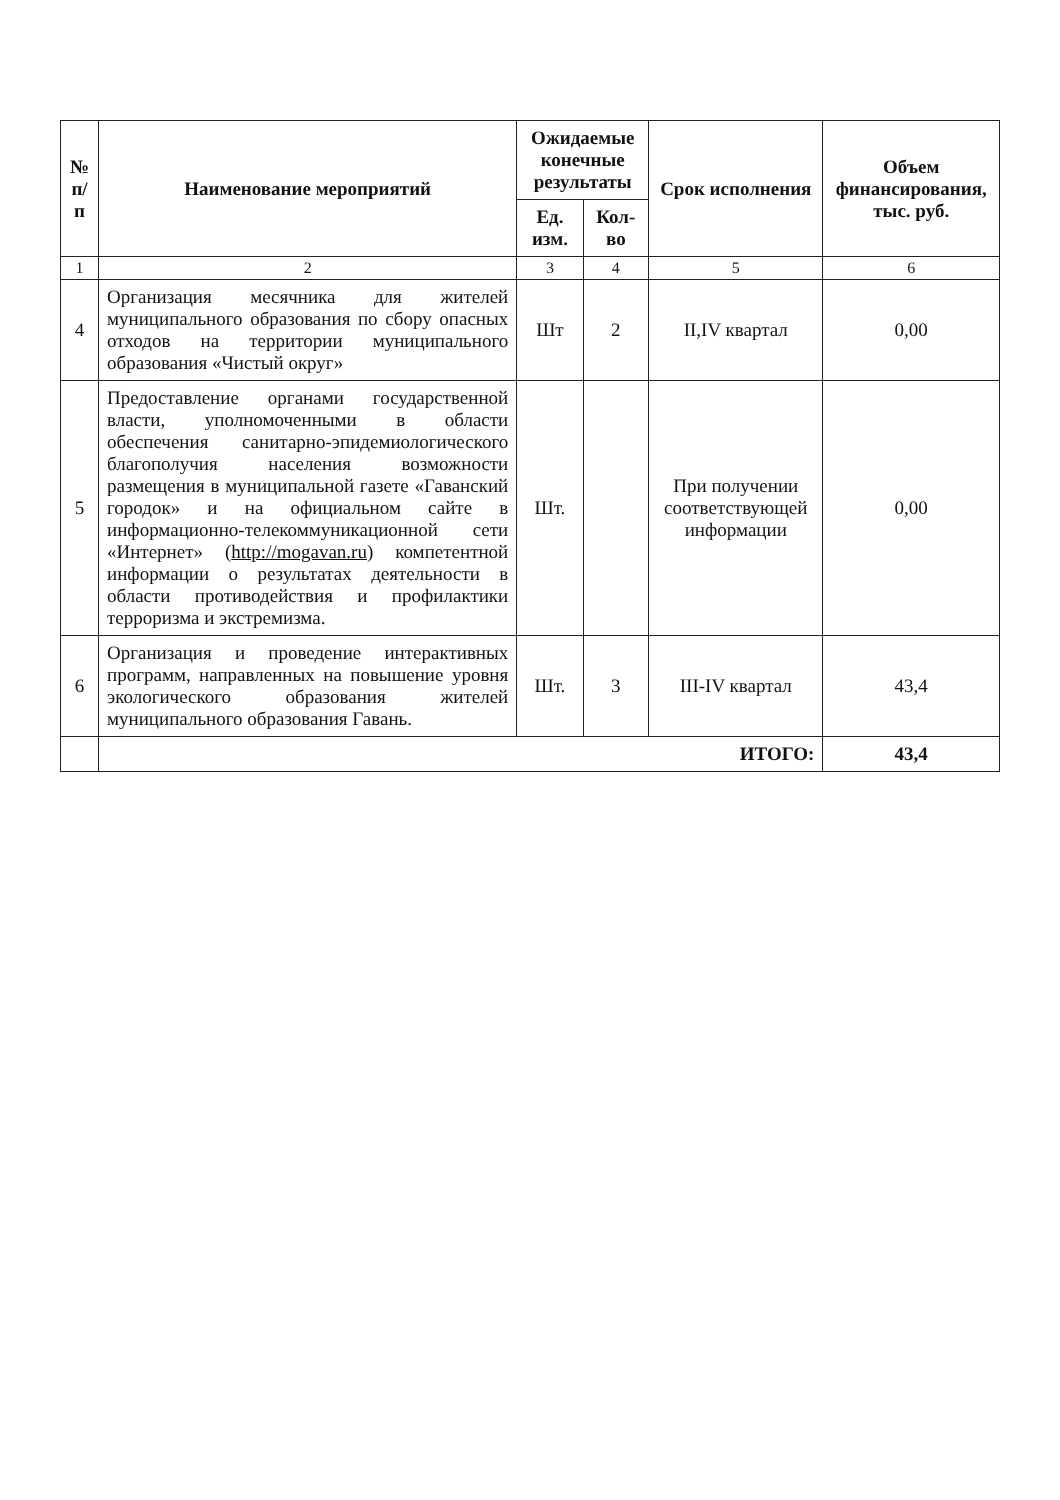| № п/п | Наименование мероприятий | Ожидаемые конечные результаты | | Срок исполнения | Объем финансирования, тыс. руб. |
| --- | --- | --- | --- | --- | --- |
| | | Ед. изм. | Кол-во | | |
| 1 | 2 | 3 | 4 | 5 | 6 |
| 4 | Организация месячника для жителей муниципального образования по сбору опасных отходов на территории муниципального образования «Чистый округ» | Шт | 2 | II,IV квартал | 0,00 |
| 5 | Предоставление органами государственной власти, уполномоченными в области обеспечения санитарно-эпидемиологического благополучия населения возможности размещения в муниципальной газете «Гаванский городок» и на официальном сайте в информационно-телекоммуникационной сети «Интернет» ( http://mogavan.ru ) компетентной информации о результатах деятельности в области противодействия и профилактики терроризма и экстремизма. | Шт. | | При получении соответствующей информации | 0,00 |
| 6 | Организация и проведение интерактивных программ, направленных на повышение уровня экологического образования жителей муниципального образования Гавань. | Шт. | 3 | III-IV квартал | 43,4 |
| | ИТОГО: | | | | 43,4 |